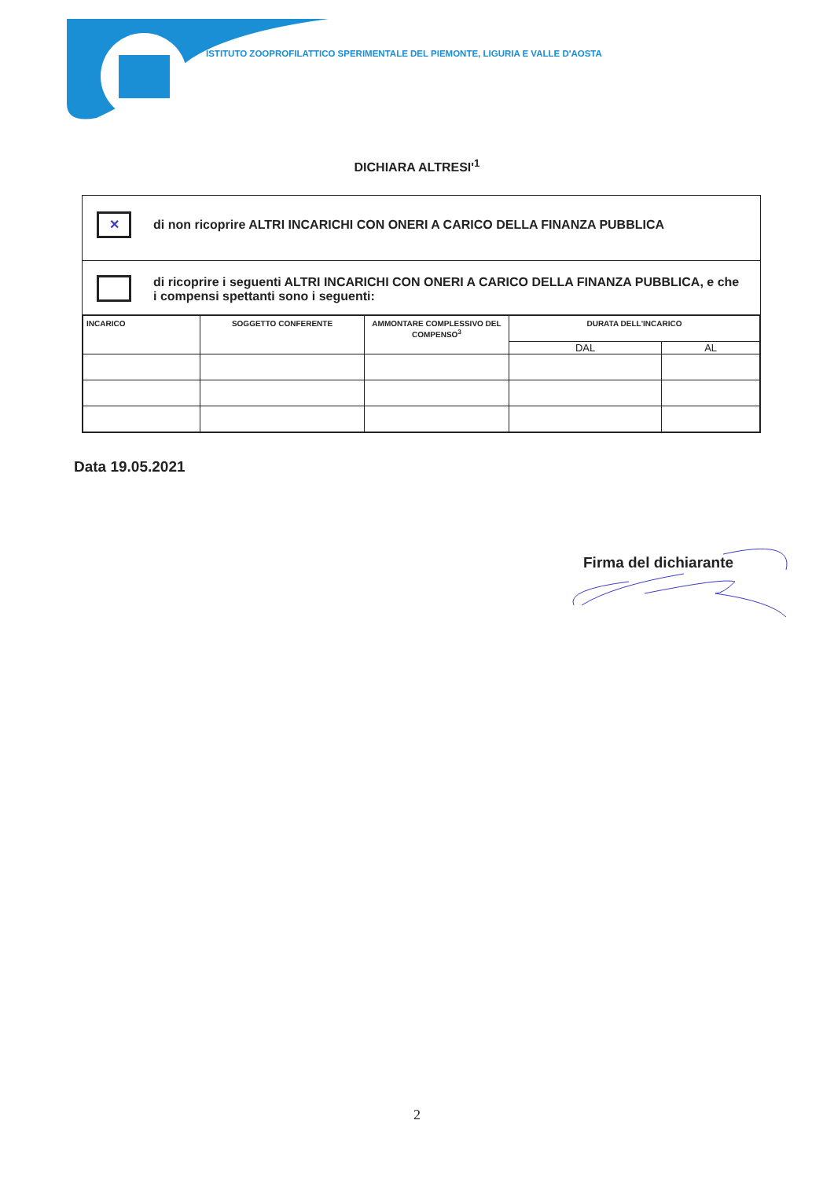ISTITUTO ZOOPROFILATTICO SPERIMENTALE DEL PIEMONTE, LIGURIA E VALLE D'AOSTA
DICHIARA ALTRESI'<sup>1</sup>
✕
di non ricoprire ALTRI INCARICHI CON ONERI A CARICO DELLA FINANZA PUBBLICA
di ricoprire i seguenti ALTRI INCARICHI CON ONERI A CARICO DELLA FINANZA PUBBLICA, e che i compensi spettanti sono i seguenti:
| INCARICO | SOGGETTO CONFERENTE | AMMONTARE COMPLESSIVO DEL COMPENSO<sup>3</sup> | DURATA DELL'INCARICO | |
| --- | --- | --- | --- | --- |
| | | | DAL | AL |
Data 19.05.2021
Firma del dichiarante
2